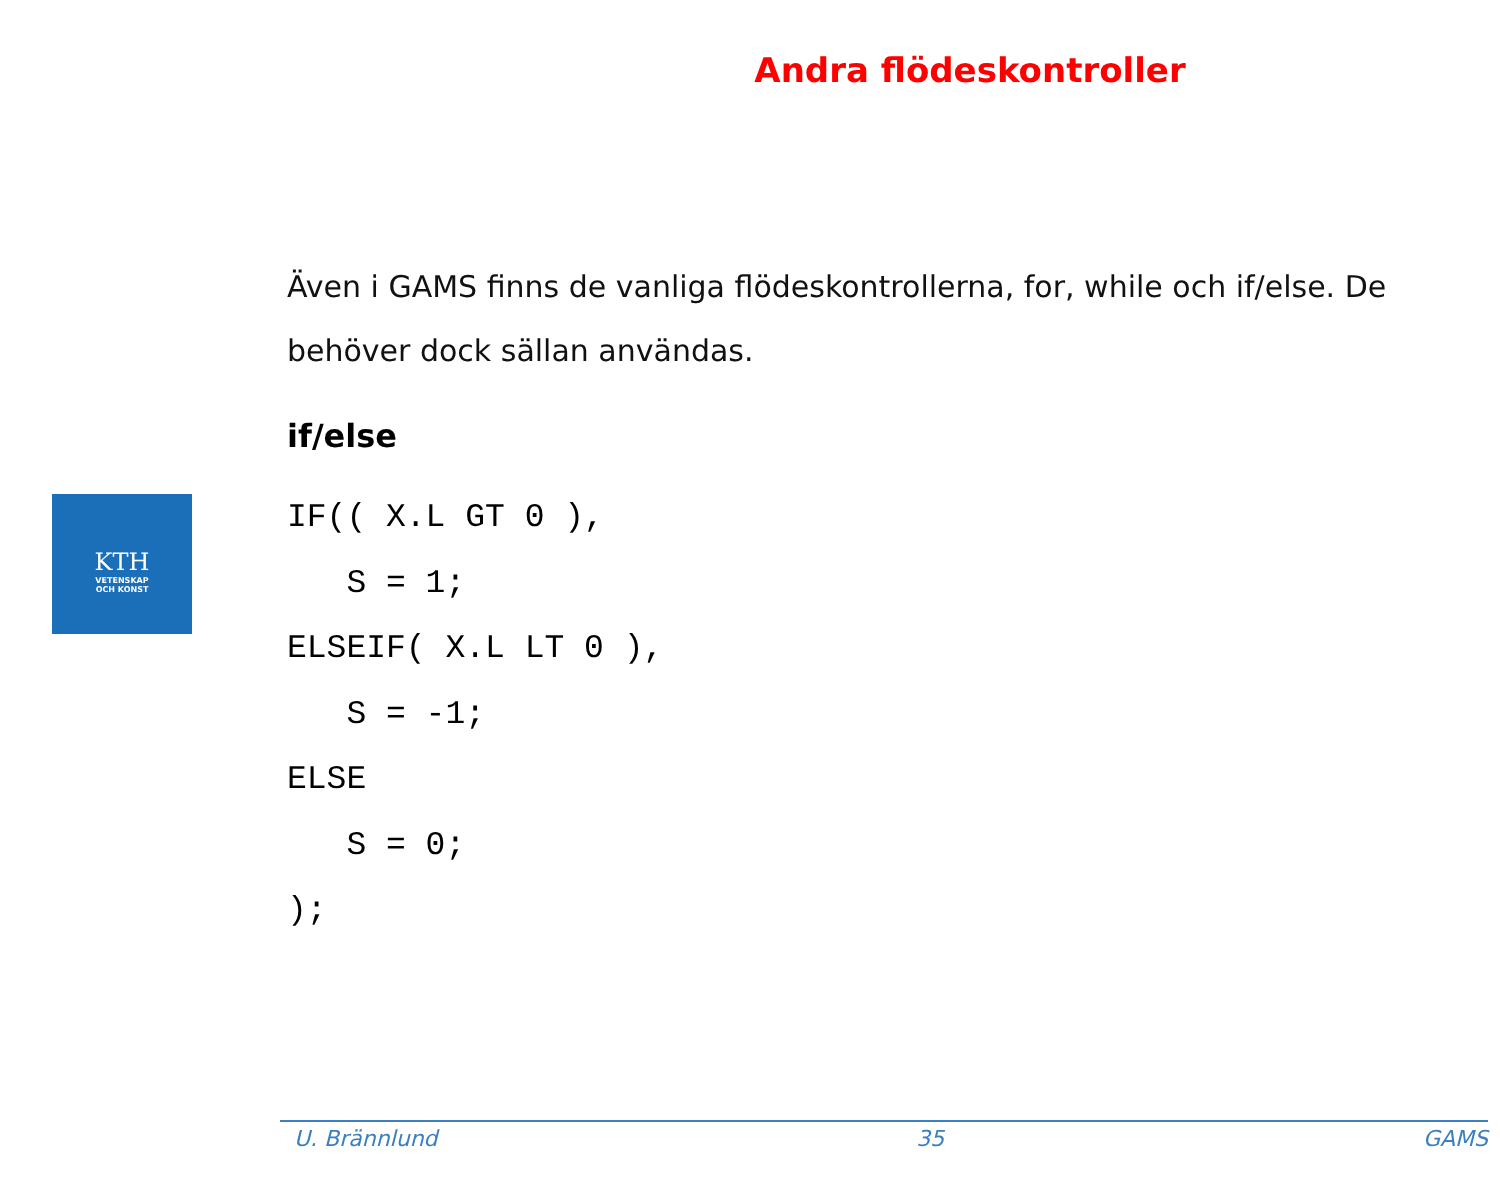Andra flödeskontroller
KTH
VETENSKAP
OCH KONST
Även i GAMS finns de vanliga flödeskontrollerna, for, while och if/else. De behöver dock sällan användas.
if/else
IF(( X.L GT 0 ),
   S = 1;
ELSEIF( X.L LT 0 ),
   S = -1;
ELSE
   S = 0;
);
U. Brännlund 35 GAMS